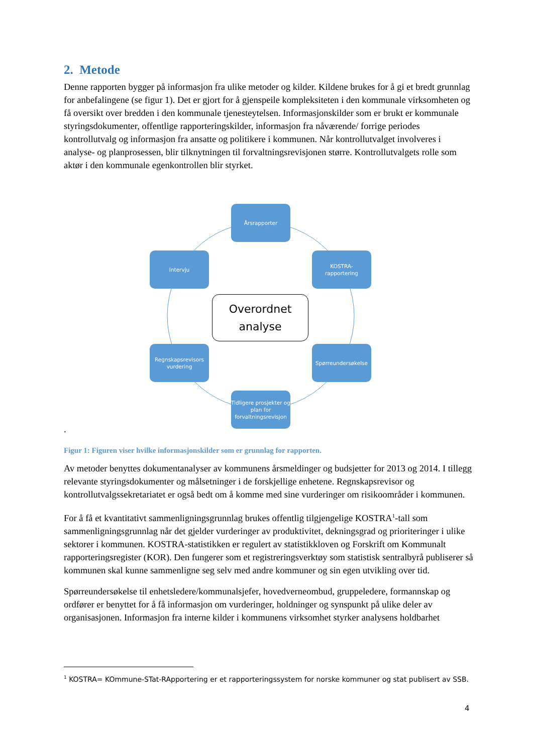2. Metode
Denne rapporten bygger på informasjon fra ulike metoder og kilder. Kildene brukes for å gi et bredt grunnlag for anbefalingene (se figur 1). Det er gjort for å gjenspeile kompleksiteten i den kommunale virksomheten og få oversikt over bredden i den kommunale tjenesteytelsen. Informasjonskilder som er brukt er kommunale styringsdokumenter, offentlige rapporteringskilder, informasjon fra nåværende/ forrige periodes kontrollutvalg og informasjon fra ansatte og politikere i kommunen. Når kontrollutvalget involveres i analyse- og planprosessen, blir tilknytningen til forvaltningsrevisjonen større. Kontrollutvalgets rolle som aktør i den kommunale egenkontrollen blir styrket.
Årsrapporter
KOSTRA-
rapportering
Spørreundersøkelse
Tidligere prosjekter og plan for forvaltningsrevisjon
Regnskapsrevisors vurdering
Intervju
Overordnet
analyse
.
Figur 1: Figuren viser hvilke informasjonskilder som er grunnlag for rapporten.
Av metoder benyttes dokumentanalyser av kommunens årsmeldinger og budsjetter for 2013 og 2014. I tillegg relevante styringsdokumenter og målsetninger i de forskjellige enhetene. Regnskapsrevisor og kontrollutvalgssekretariatet er også bedt om å komme med sine vurderinger om risikoområder i kommunen.
For å få et kvantitativt sammenligningsgrunnlag brukes offentlig tilgjengelige KOSTRA<sup>1</sup>-tall som sammenligningsgrunnlag når det gjelder vurderinger av produktivitet, dekningsgrad og prioriteringer i ulike sektorer i kommunen. KOSTRA-statistikken er regulert av statistikkloven og Forskrift om Kommunalt rapporteringsregister (KOR). Den fungerer som et registreringsverktøy som statistisk sentralbyrå publiserer så kommunen skal kunne sammenligne seg selv med andre kommuner og sin egen utvikling over tid.
Spørreundersøkelse til enhetsledere/kommunalsjefer, hovedverneombud, gruppeledere, formannskap og ordfører er benyttet for å få informasjon om vurderinger, holdninger og synspunkt på ulike deler av organisasjonen. Informasjon fra interne kilder i kommunens virksomhet styrker analysens holdbarhet
<sup>1</sup> KOSTRA= KOmmune-STat-RApportering er et rapporteringssystem for norske kommuner og stat publisert av SSB.
4